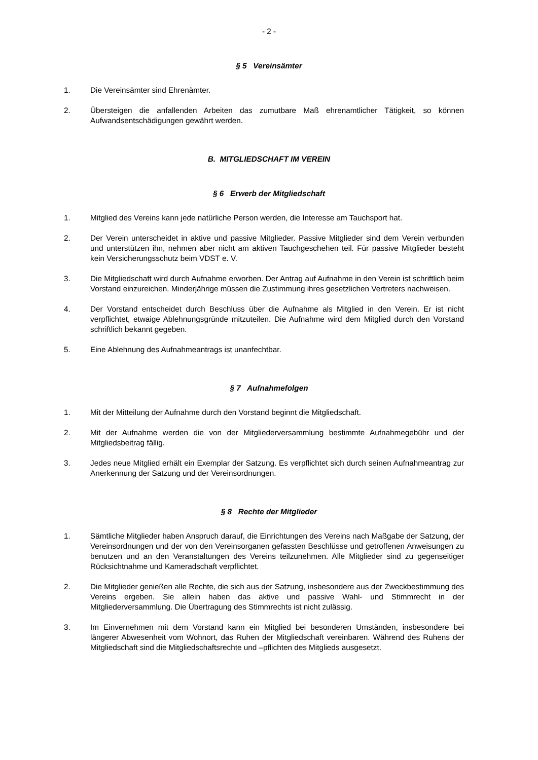- 2 -
§ 5 Vereinsämter
1. Die Vereinsämter sind Ehrenämter.
2. Übersteigen die anfallenden Arbeiten das zumutbare Maß ehrenamtlicher Tätigkeit, so können Aufwandsentschädigungen gewährt werden.
B. MITGLIEDSCHAFT IM VEREIN
§ 6 Erwerb der Mitgliedschaft
1. Mitglied des Vereins kann jede natürliche Person werden, die Interesse am Tauchsport hat.
2. Der Verein unterscheidet in aktive und passive Mitglieder. Passive Mitglieder sind dem Verein verbunden und unterstützen ihn, nehmen aber nicht am aktiven Tauchgeschehen teil. Für passive Mitglieder besteht kein Versicherungsschutz beim VDST e. V.
3. Die Mitgliedschaft wird durch Aufnahme erworben. Der Antrag auf Aufnahme in den Verein ist schriftlich beim Vorstand einzureichen. Minderjährige müssen die Zustimmung ihres gesetzlichen Vertreters nachweisen.
4. Der Vorstand entscheidet durch Beschluss über die Aufnahme als Mitglied in den Verein. Er ist nicht verpflichtet, etwaige Ablehnungsgründe mitzuteilen. Die Aufnahme wird dem Mitglied durch den Vorstand schriftlich bekannt gegeben.
5. Eine Ablehnung des Aufnahmeantrags ist unanfechtbar.
§ 7 Aufnahmefolgen
1. Mit der Mitteilung der Aufnahme durch den Vorstand beginnt die Mitgliedschaft.
2. Mit der Aufnahme werden die von der Mitgliederversammlung bestimmte Aufnahmegebühr und der Mitgliedsbeitrag fällig.
3. Jedes neue Mitglied erhält ein Exemplar der Satzung. Es verpflichtet sich durch seinen Aufnahmeantrag zur Anerkennung der Satzung und der Vereinsordnungen.
§ 8 Rechte der Mitglieder
1. Sämtliche Mitglieder haben Anspruch darauf, die Einrichtungen des Vereins nach Maßgabe der Satzung, der Vereinsordnungen und der von den Vereinsorganen gefassten Beschlüsse und getroffenen Anweisungen zu benutzen und an den Veranstaltungen des Vereins teilzunehmen. Alle Mitglieder sind zu gegenseitiger Rücksichtnahme und Kameradschaft verpflichtet.
2. Die Mitglieder genießen alle Rechte, die sich aus der Satzung, insbesondere aus der Zweckbestimmung des Vereins ergeben. Sie allein haben das aktive und passive Wahl- und Stimmrecht in der Mitgliederversammlung. Die Übertragung des Stimmrechts ist nicht zulässig.
3. Im Einvernehmen mit dem Vorstand kann ein Mitglied bei besonderen Umständen, insbesondere bei längerer Abwesenheit vom Wohnort, das Ruhen der Mitgliedschaft vereinbaren. Während des Ruhens der Mitgliedschaft sind die Mitgliedschaftsrechte und –pflichten des Mitglieds ausgesetzt.